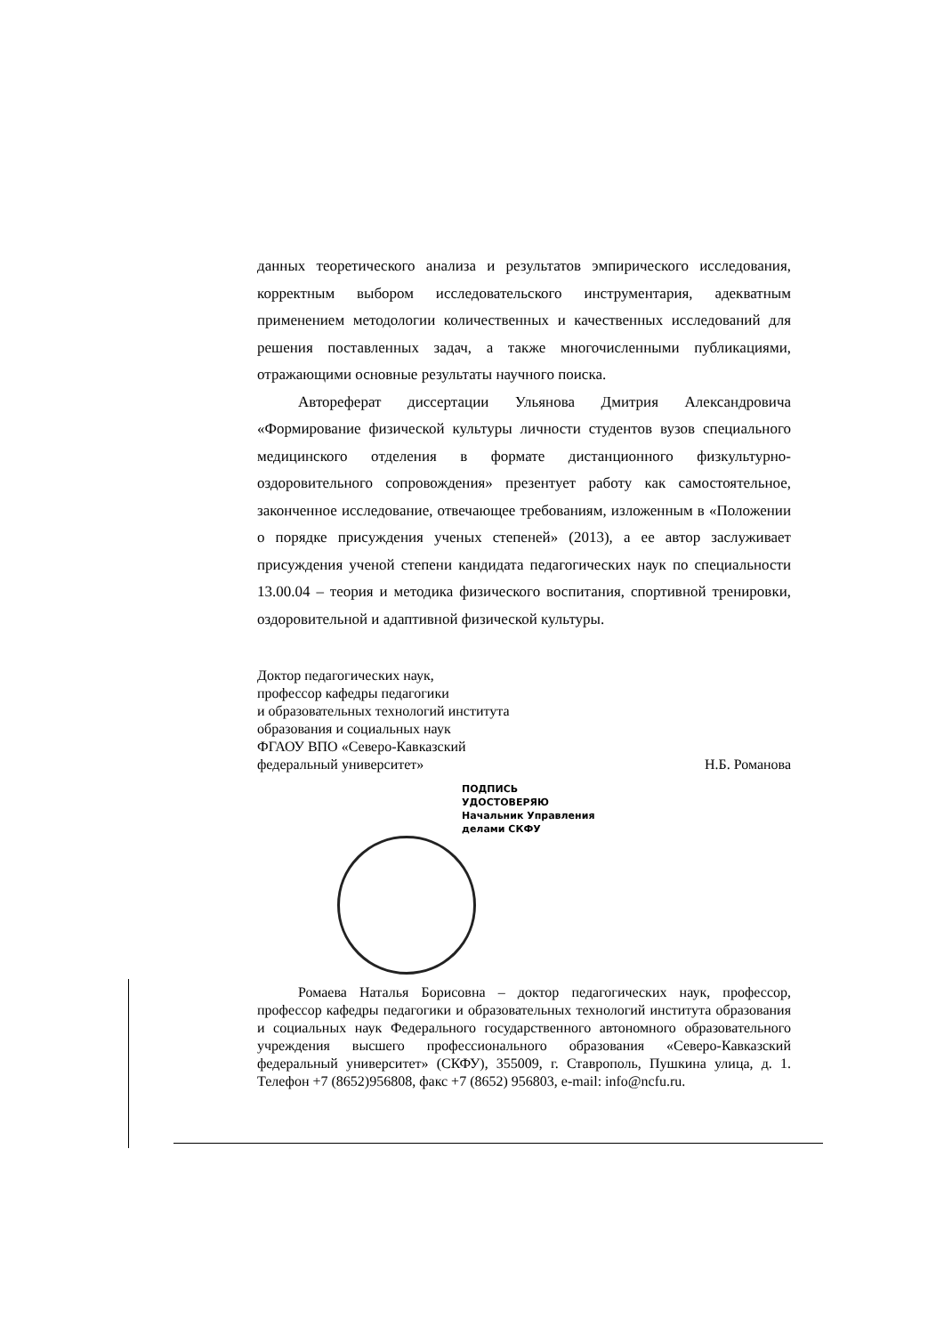данных теоретического анализа и результатов эмпирического исследования, корректным выбором исследовательского инструментария, адекватным применением методологии количественных и качественных исследований для решения поставленных задач, а также многочисленными публикациями, отражающими основные результаты научного поиска.
Автореферат диссертации Ульянова Дмитрия Александровича «Формирование физической культуры личности студентов вузов специального медицинского отделения в формате дистанционного физкультурно-оздоровительного сопровождения» презентует работу как самостоятельное, законченное исследование, отвечающее требованиям, изложенным в «Положении о порядке присуждения ученых степеней» (2013), а ее автор заслуживает присуждения ученой степени кандидата педагогических наук по специальности 13.00.04 – теория и методика физического воспитания, спортивной тренировки, оздоровительной и адаптивной физической культуры.
Доктор педагогических наук,
профессор кафедры педагогики
и образовательных технологий института
образования и социальных наук
ФГАОУ ВПО «Северо-Кавказский
федеральный университет» Н.Б. Романова
ПОДПИСЬ
УДОСТОВЕРЯЮ
Начальник Управления
делами СКФУ
Ромаева Наталья Борисовна – доктор педагогических наук, профессор, профессор кафедры педагогики и образовательных технологий института образования и социальных наук Федерального государственного автономного образовательного учреждения высшего профессионального образования «Северо-Кавказский федеральный университет» (СКФУ), 355009, г. Ставрополь, Пушкина улица, д. 1. Телефон +7 (8652)956808, факс +7 (8652) 956803, e-mail: info@ncfu.ru.